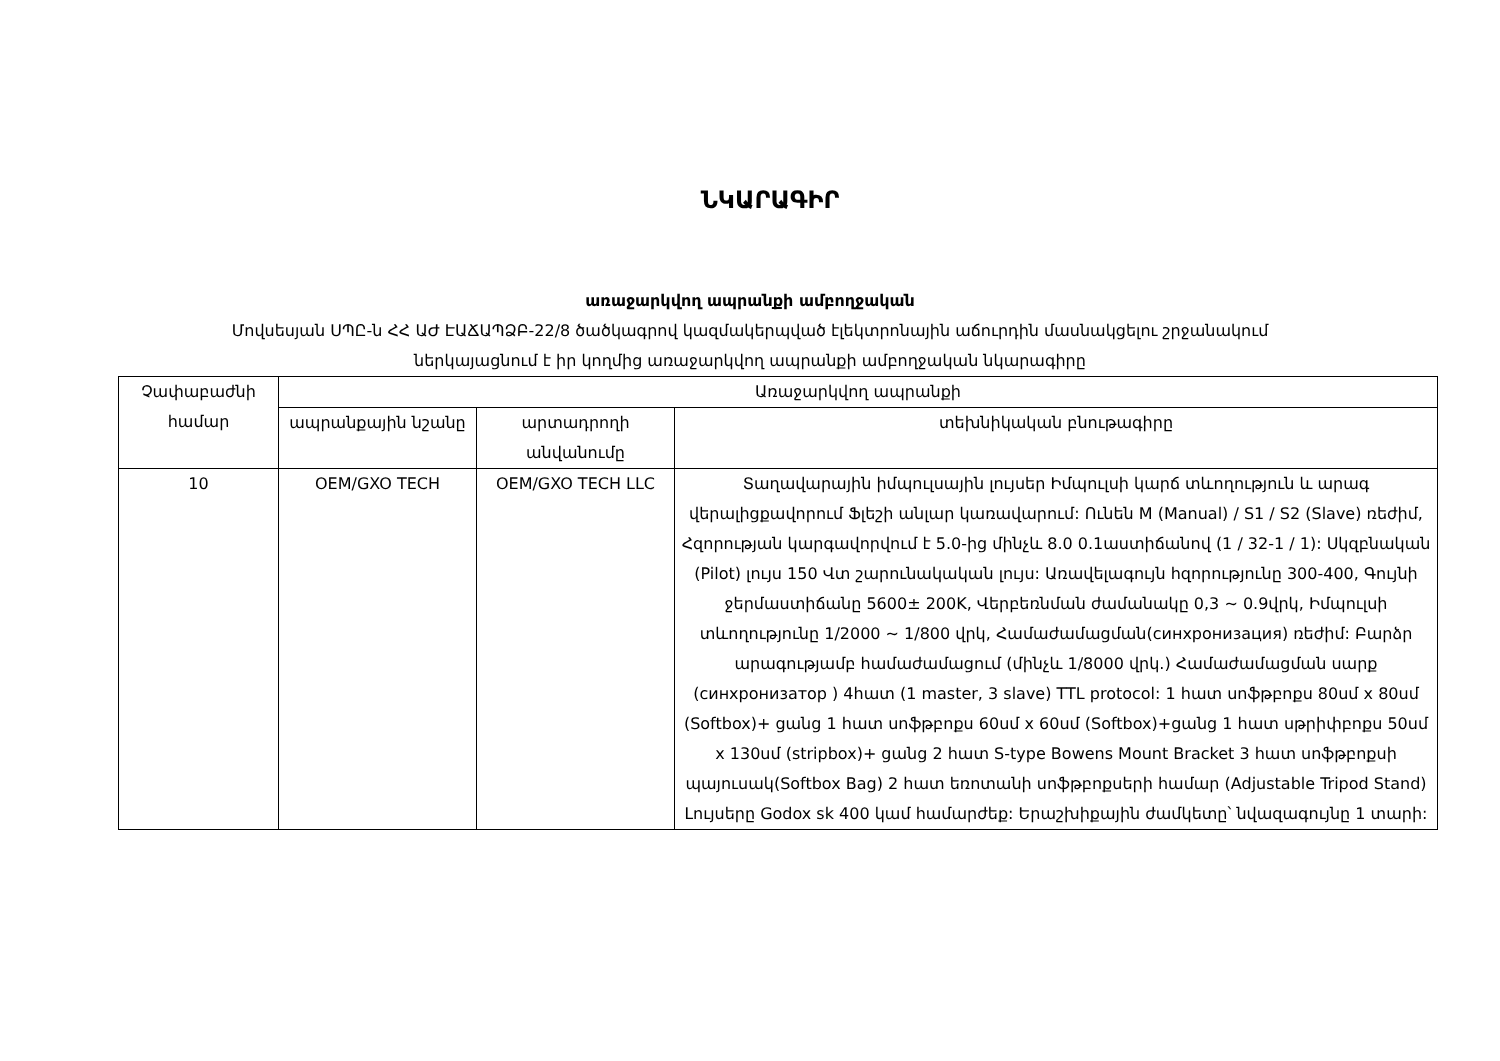ՆԿԱՐԱԳԻՐ
առաջարկվող ապրանքի ամբողջական
Մովսեսյան ՍՊԸ-ն ՀՀ ԱԺ ԷԱՃԱՊՁԲ-22/8 ծածկագրով կազմակերպված էլեկտրոնային աճուրդին մասնակցելու շրջանակում
ներկայացնում է իր կողմից առաջարկվող ապրանքի ամբողջական նկարագիրը
| Չափաբաժնի համար | Առաջարկվող ապրանքի | | |
| --- | --- | --- | --- |
| | ապրանքային նշանը | արտադրողի անվանումը | տեխնիկական բնութագիրը |
| 10 | OEM/GXO TECH | OEM/GXO TECH LLC | Տաղավարային իմպուլսային լույսեր Իմպուլսի կարճ տևողություն և արագ վերալիցքավորում Ֆլեշի անլար կառավարում: Ունեն M (Manual) / S1 / S2 (Slave) ռեժիմ, Հզորության կարգավորվում է 5.0-ից մինչև 8.0 0.1աստիճանով (1 / 32-1 / 1): Սկզբնական (Pilot) լույս 150 Վտ շարունակական լույս: Առավելագույն հզորությունը 300-400, Գույնի ջերմաստիճանը 5600± 200K, Վերբեռնման ժամանակը 0,3 ~ 0.9վրկ, Իմպուլսի տևողությունը 1/2000 ~ 1/800 վրկ, Համաժամացման(синхронизация) ռեժիմ: Բարձր արագությամբ համաժամացում (մինչև 1/8000 վրկ.) Համաժամացման սարք (синхронизатор ) 4հատ (1 master, 3 slave) TTL protocol: 1 հատ սոֆթբոքս 80սմ x 80սմ (Softbox)+ ցանց 1 հատ սոֆթբոքս 60սմ x 60սմ (Softbox)+ցանց 1 հատ սթրիփբոքս 50սմ x 130սմ (stripbox)+ ցանց 2 հատ S-type Bowens Mount Bracket 3 հատ սոֆթբոքսի պայուսակ(Softbox Bag) 2 հատ եռոտանի սոֆթբոքսերի համար (Adjustable Tripod Stand) Լույսերը Godox sk 400 կամ համարժեք: Երաշխիքային ժամկետը՝ նվազագույնը 1 տարի: |